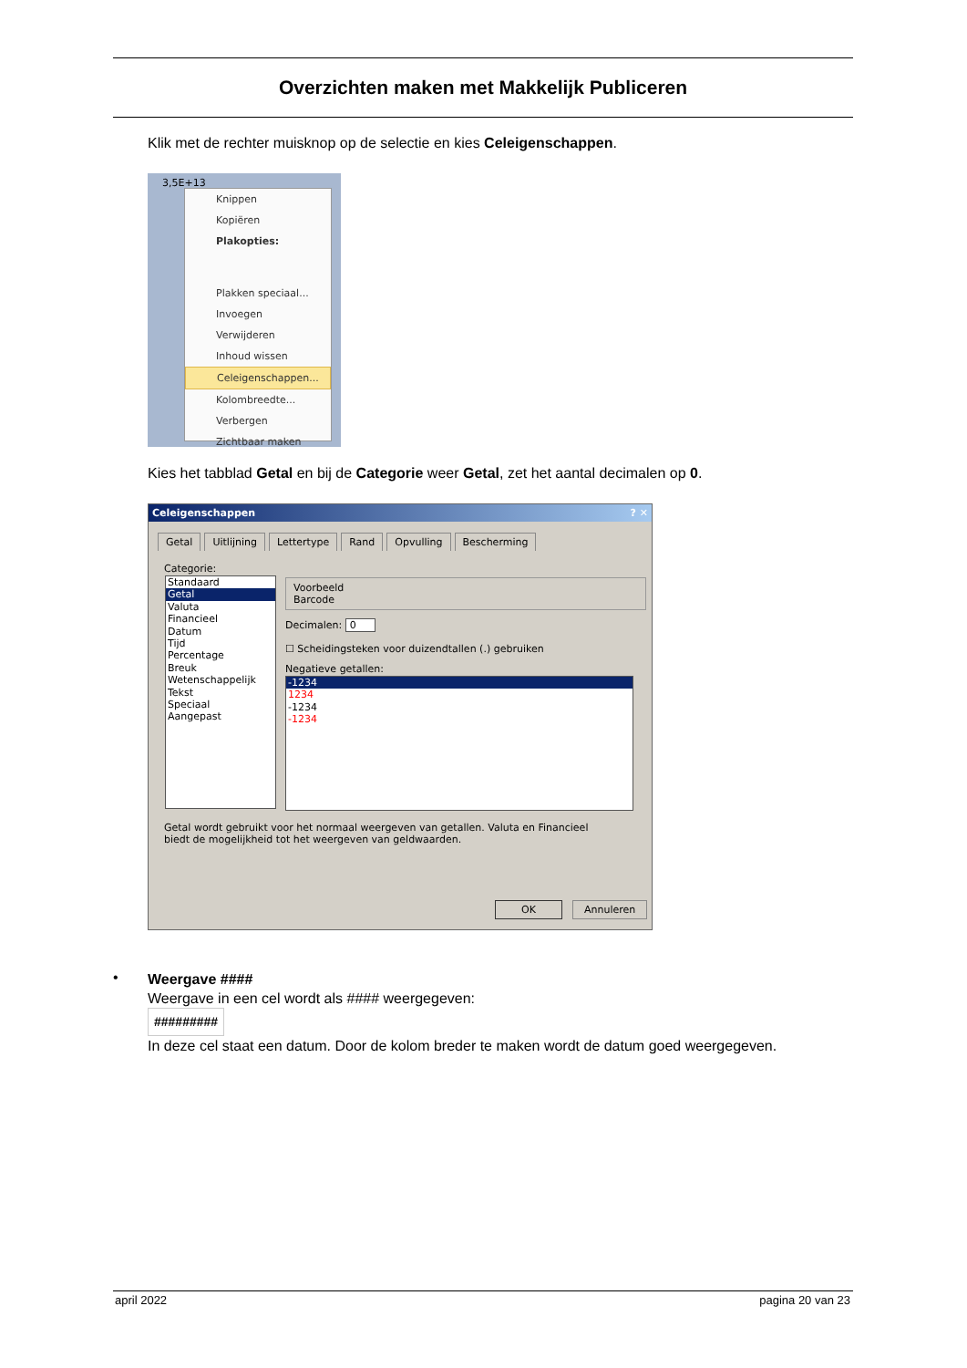Overzichten maken met Makkelijk Publiceren
Klik met de rechter muisknop op de selectie en kies Celeigenschappen.
3,5E+13
Knippen
Kopiëren
Plakopties:
Plakken speciaal...
Invoegen
Verwijderen
Inhoud wissen
Celeigenschappen...
Kolombreedte...
Verbergen
Zichtbaar maken
Kies het tabblad Getal en bij de Categorie weer Getal, zet het aantal decimalen op 0.
Celeigenschappen ? ✕
Getal Uitlijning Lettertype Rand Opvulling Bescherming
Categorie:
Standaard
Getal
Valuta
Financieel
Datum
Tijd
Percentage
Breuk
Wetenschappelijk
Tekst
Speciaal
Aangepast
Voorbeeld
Barcode
Decimalen: 0
☐ Scheidingsteken voor duizendtallen (.) gebruiken
Negatieve getallen:
-1234
1234
-1234
-1234
Getal wordt gebruikt voor het normaal weergeven van getallen. Valuta en Financieel biedt de mogelijkheid tot het weergeven van geldwaarden.
OK Annuleren
•
Weergave ####
Weergave in een cel wordt als #### weergegeven:
#########
In deze cel staat een datum. Door de kolom breder te maken wordt de datum goed weergegeven.
april 2022 pagina 20 van 23